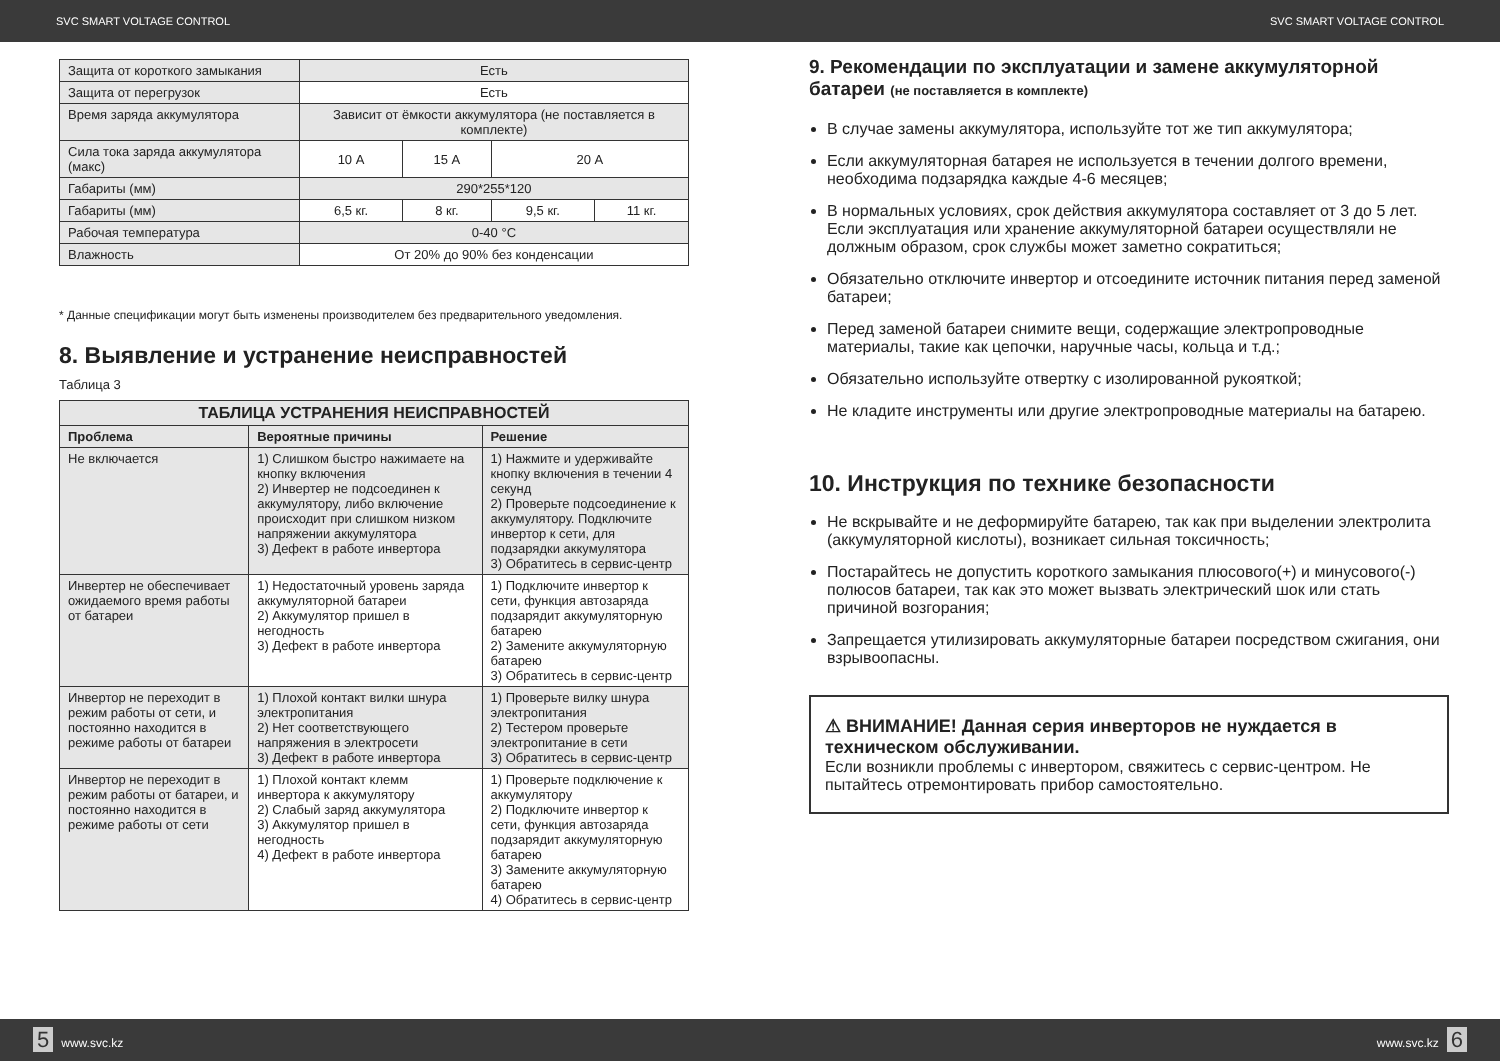SVC SMART VOLTAGE CONTROL SVC SMART VOLTAGE CONTROL
| Защита от короткого замыкания | Есть | | | |
| Защита от перегрузок | Есть | | | |
| Время заряда аккумулятора | Зависит от ёмкости аккумулятора (не поставляется в комплекте) | | | |
| Сила тока заряда аккумулятора (макс) | 10 А | 15 А | 20 А | |
| Габариты (мм) | 290*255*120 | | | |
| Габариты (мм) | 6,5 кг. | 8 кг. | 9,5 кг. | 11 кг. |
| Рабочая температура | 0-40 °C | | | |
| Влажность | От 20% до 90% без конденсации | | | |
* Данные спецификации могут быть изменены производителем без предварительного уведомления.
8. Выявление и устранение неисправностей
Таблица 3
| ТАБЛИЦА УСТРАНЕНИЯ НЕИСПРАВНОСТЕЙ | | |
| --- | --- | --- |
| Проблема | Вероятные причины | Решение |
| Не включается | 1) Слишком быстро нажимаете на кнопку включения 2) Инвертер не подсоединен к аккумулятору, либо включение происходит при слишком низком напряжении аккумулятора 3) Дефект в работе инвертора | 1) Нажмите и удерживайте кнопку включения в течении 4 секунд 2) Проверьте подсоединение к аккумулятору. Подключите инвертор к сети, для подзарядки аккумулятора 3) Обратитесь в сервис-центр |
| Инвертер не обеспечивает ожидаемого время работы от батареи | 1) Недостаточный уровень заряда аккумуляторной батареи 2) Аккумулятор пришел в негодность 3) Дефект в работе инвертора | 1) Подключите инвертор к сети, функция автозаряда подзарядит аккумуляторную батарею 2) Замените аккумуляторную батарею 3) Обратитесь в сервис-центр |
| Инвертор не переходит в режим работы от сети, и постоянно находится в режиме работы от батареи | 1) Плохой контакт вилки шнура электропитания 2) Нет соответствующего напряжения в электросети 3) Дефект в работе инвертора | 1) Проверьте вилку шнура электропитания 2) Тестером проверьте электропитание в сети 3) Обратитесь в сервис-центр |
| Инвертор не переходит в режим работы от батареи, и постоянно находится в режиме работы от сети | 1) Плохой контакт клемм инвертора к аккумулятору 2) Слабый заряд аккумулятора 3) Аккумулятор пришел в негодность 4) Дефект в работе инвертора | 1) Проверьте подключение к аккумулятору 2) Подключите инвертор к сети, функция автозаряда подзарядит аккумуляторную батарею 3) Замените аккумуляторную батарею 4) Обратитесь в сервис-центр |
9. Рекомендации по эксплуатации и замене аккумуляторной батареи (не поставляется в комплекте)
В случае замены аккумулятора, используйте тот же тип аккумулятора;
Если аккумуляторная батарея не используется в течении долгого времени, необходима подзарядка каждые 4-6 месяцев;
В нормальных условиях, срок действия аккумулятора составляет от 3 до 5 лет. Если эксплуатация или хранение аккумуляторной батареи осуществляли не должным образом, срок службы может заметно сократиться;
Обязательно отключите инвертор и отсоедините источник питания перед заменой батареи;
Перед заменой батареи снимите вещи, содержащие электропроводные материалы, такие как цепочки, наручные часы, кольца и т.д.;
Обязательно используйте отвертку с изолированной рукояткой;
Не кладите инструменты или другие электропроводные материалы на батарею.
10. Инструкция по технике безопасности
Не вскрывайте и не деформируйте батарею, так как при выделении электролита (аккумуляторной кислоты), возникает сильная токсичность;
Постарайтесь не допустить короткого замыкания плюсового(+) и минусового(-) полюсов батареи, так как это может вызвать электрический шок или стать причиной возгорания;
Запрещается утилизировать аккумуляторные батареи посредством сжигания, они взрывоопасны.
⚠ ВНИМАНИЕ! Данная серия инверторов не нуждается в техническом обслуживании.
Если возникли проблемы с инвертором, свяжитесь с сервис-центром. Не пытайтесь отремонтировать прибор самостоятельно.
5 www.svc.kz www.svc.kz 6